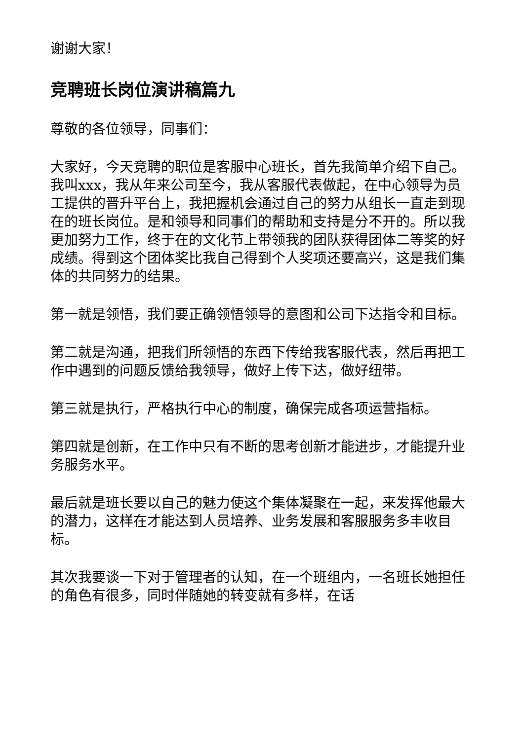谢谢大家！
竞聘班长岗位演讲稿篇九
尊敬的各位领导，同事们：
大家好，今天竞聘的职位是客服中心班长，首先我简单介绍下自己。我叫xxx，我从年来公司至今，我从客服代表做起，在中心领导为员工提供的晋升平台上，我把握机会通过自己的努力从组长一直走到现在的班长岗位。是和领导和同事们的帮助和支持是分不开的。所以我更加努力工作，终于在的文化节上带领我的团队获得团体二等奖的好成绩。得到这个团体奖比我自己得到个人奖项还要高兴，这是我们集体的共同努力的结果。
第一就是领悟，我们要正确领悟领导的意图和公司下达指令和目标。
第二就是沟通，把我们所领悟的东西下传给我客服代表，然后再把工作中遇到的问题反馈给我领导，做好上传下达，做好纽带。
第三就是执行，严格执行中心的制度，确保完成各项运营指标。
第四就是创新，在工作中只有不断的思考创新才能进步，才能提升业务服务水平。
最后就是班长要以自己的魅力使这个集体凝聚在一起，来发挥他最大的潜力，这样在才能达到人员培养、业务发展和客服服务多丰收目标。
其次我要谈一下对于管理者的认知，在一个班组内，一名班长她担任的角色有很多，同时伴随她的转变就有多样，在话